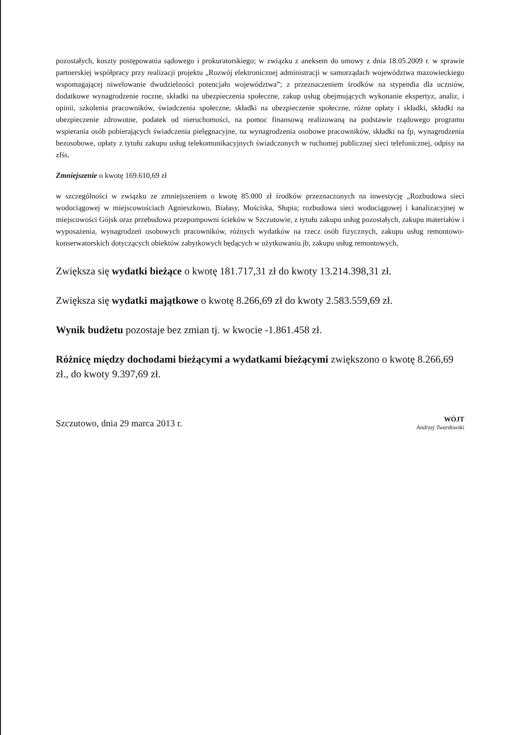pozostałych, koszty postępowania sądowego i prokuratorskiego; w związku z aneksem do umowy z dnia 18.05.2009 r. w sprawie partnerskiej współpracy przy realizacji projektu „Rozwój elektronicznej administracji w samorządach województwa mazowieckiego wspomagającej niwelowanie dwudzielności potencjału województwa”; z przeznaczeniem środków na stypendia dla uczniów, dodatkowe wynagrodzenie roczne, składki na ubezpieczenia społeczne, zakup usług obejmujących wykonanie ekspertyz, analiz, i opinii, szkolenia pracowników, świadczenia społeczne, składki na ubezpieczenie społeczne, różne opłaty i składki, składki na ubezpieczenie zdrowotne, podatek od nieruchomości, na pomoc finansową realizowaną na podstawie rządowego programu wspierania osób pobierających świadczenia pielęgnacyjne, na wynagrodzenia osobowe pracowników, składki na fp, wynagrodzenia bezosobowe, opłaty z tytułu zakupu usług telekomunikacyjnych świadczonych w ruchomej publicznej sieci telefonicznej, odpisy na zfśs.
Zmniejszenie o kwotę 169.610,69 zł
w szczególności w związku ze zmniejszeniem o kwotę 85.000 zł środków przeznaczonych na inwestycję „Rozbudowa sieci wodociągowej w miejscowościach Agnieszkowo, Białasy, Mościska, Słupia; rozbudowa sieci wodociągowej i kanalizacyjnej w miejscowości Gójsk oraz przebudowa przepompowni ścieków w Szczutowie, z tytułu zakupu usług pozostałych, zakupu materiałów i wyposażenia, wynagrodzeń osobowych pracowników, różnych wydatków na rzecz osób fizycznych, zakupu usług remontowo-konserwatorskich dotyczących obiektów zabytkowych będących w użytkowaniu jb, zakupu usług remontowych,
Zwiększa się wydatki bieżące o kwotę 181.717,31 zł do kwoty 13.214.398,31 zł.
Zwiększa się wydatki majątkowe o kwotę 8.266,69 zł do kwoty 2.583.559,69 zł.
Wynik budżetu pozostaje bez zmian tj. w kwocie -1.861.458 zł.
Różnicę między dochodami bieżącymi a wydatkami bieżącymi zwiększono o kwotę 8.266,69 zł., do kwoty 9.397,69 zł.
Szczutowo, dnia 29 marca 2013 r. WÓJT
Andrzej Twardowski